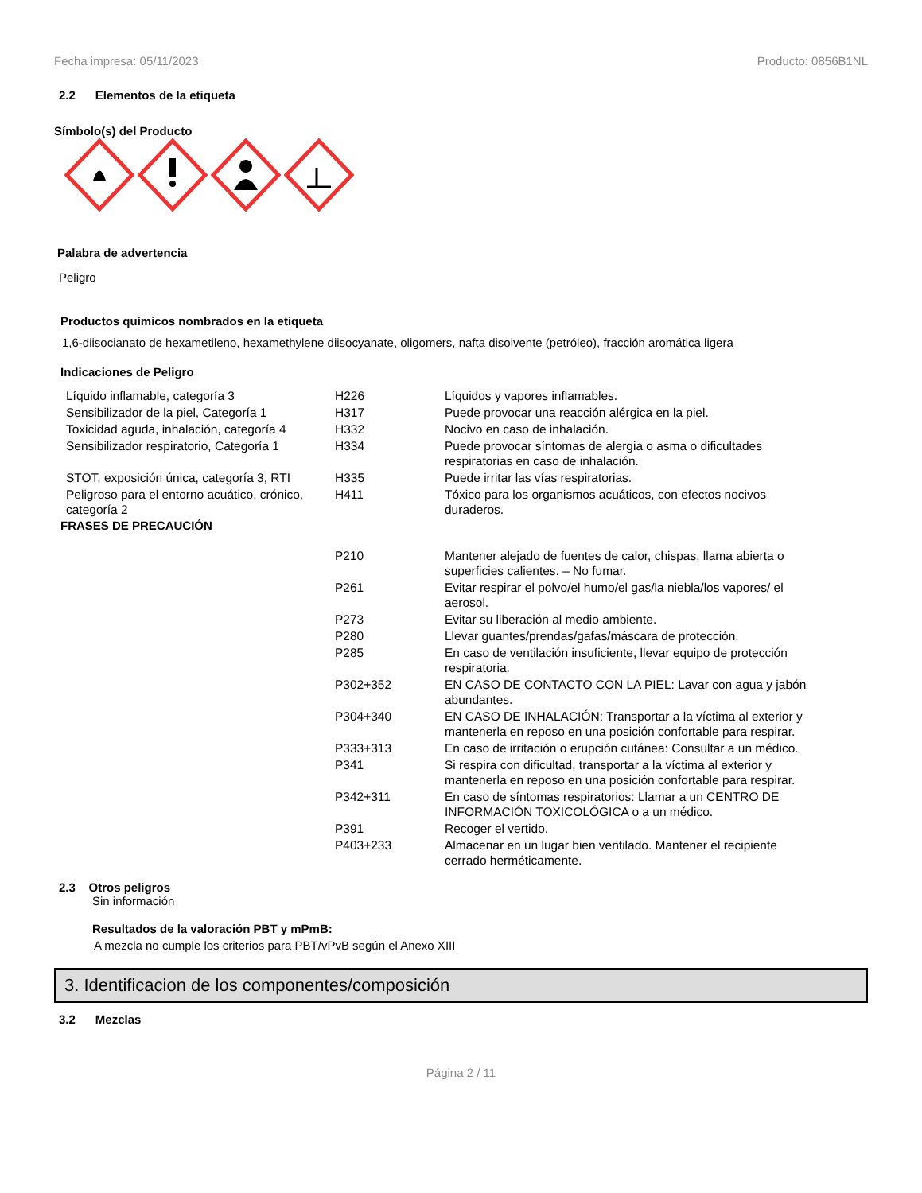Fecha impresa: 05/11/2023 Producto: 0856B1NL
2.2 Elementos de la etiqueta
Símbolo(s) del Producto
Palabra de advertencia
Peligro
Productos químicos nombrados en la etiqueta
1,6-diisocianato de hexametileno, hexamethylene diisocyanate, oligomers, nafta disolvente (petróleo), fracción aromática ligera
Indicaciones de Peligro
| Líquido inflamable, categoría 3 | H226 | Líquidos y vapores inflamables. |
| Sensibilizador de la piel, Categoría 1 | H317 | Puede provocar una reacción alérgica en la piel. |
| Toxicidad aguda, inhalación, categoría 4 | H332 | Nocivo en caso de inhalación. |
| Sensibilizador respiratorio, Categoría 1 | H334 | Puede provocar síntomas de alergia o asma o dificultades respiratorias en caso de inhalación. |
| STOT, exposición única, categoría 3, RTI | H335 | Puede irritar las vías respiratorias. |
| Peligroso para el entorno acuático, crónico, categoría 2 | H411 | Tóxico para los organismos acuáticos, con efectos nocivos duraderos. |
FRASES DE PRECAUCIÓN
| P210 | Mantener alejado de fuentes de calor, chispas, llama abierta o superficies calientes. – No fumar. |
| P261 | Evitar respirar el polvo/el humo/el gas/la niebla/los vapores/ el aerosol. |
| P273 | Evitar su liberación al medio ambiente. |
| P280 | Llevar guantes/prendas/gafas/máscara de protección. |
| P285 | En caso de ventilación insuficiente, llevar equipo de protección respiratoria. |
| P302+352 | EN CASO DE CONTACTO CON LA PIEL: Lavar con agua y jabón abundantes. |
| P304+340 | EN CASO DE INHALACIÓN: Transportar a la víctima al exterior y mantenerla en reposo en una posición confortable para respirar. |
| P333+313 | En caso de irritación o erupción cutánea: Consultar a un médico. |
| P341 | Si respira con dificultad, transportar a la víctima al exterior y mantenerla en reposo en una posición confortable para respirar. |
| P342+311 | En caso de síntomas respiratorios: Llamar a un CENTRO DE INFORMACIÓN TOXICOLÓGICA o a un médico. |
| P391 | Recoger el vertido. |
| P403+233 | Almacenar en un lugar bien ventilado. Mantener el recipiente cerrado herméticamente. |
2.3 Otros peligros
Sin información
Resultados de la valoración PBT y mPmB:
A mezcla no cumple los criterios para PBT/vPvB según el Anexo XIII
3. Identificacion de los componentes/composición
3.2 Mezclas
Página 2 / 11